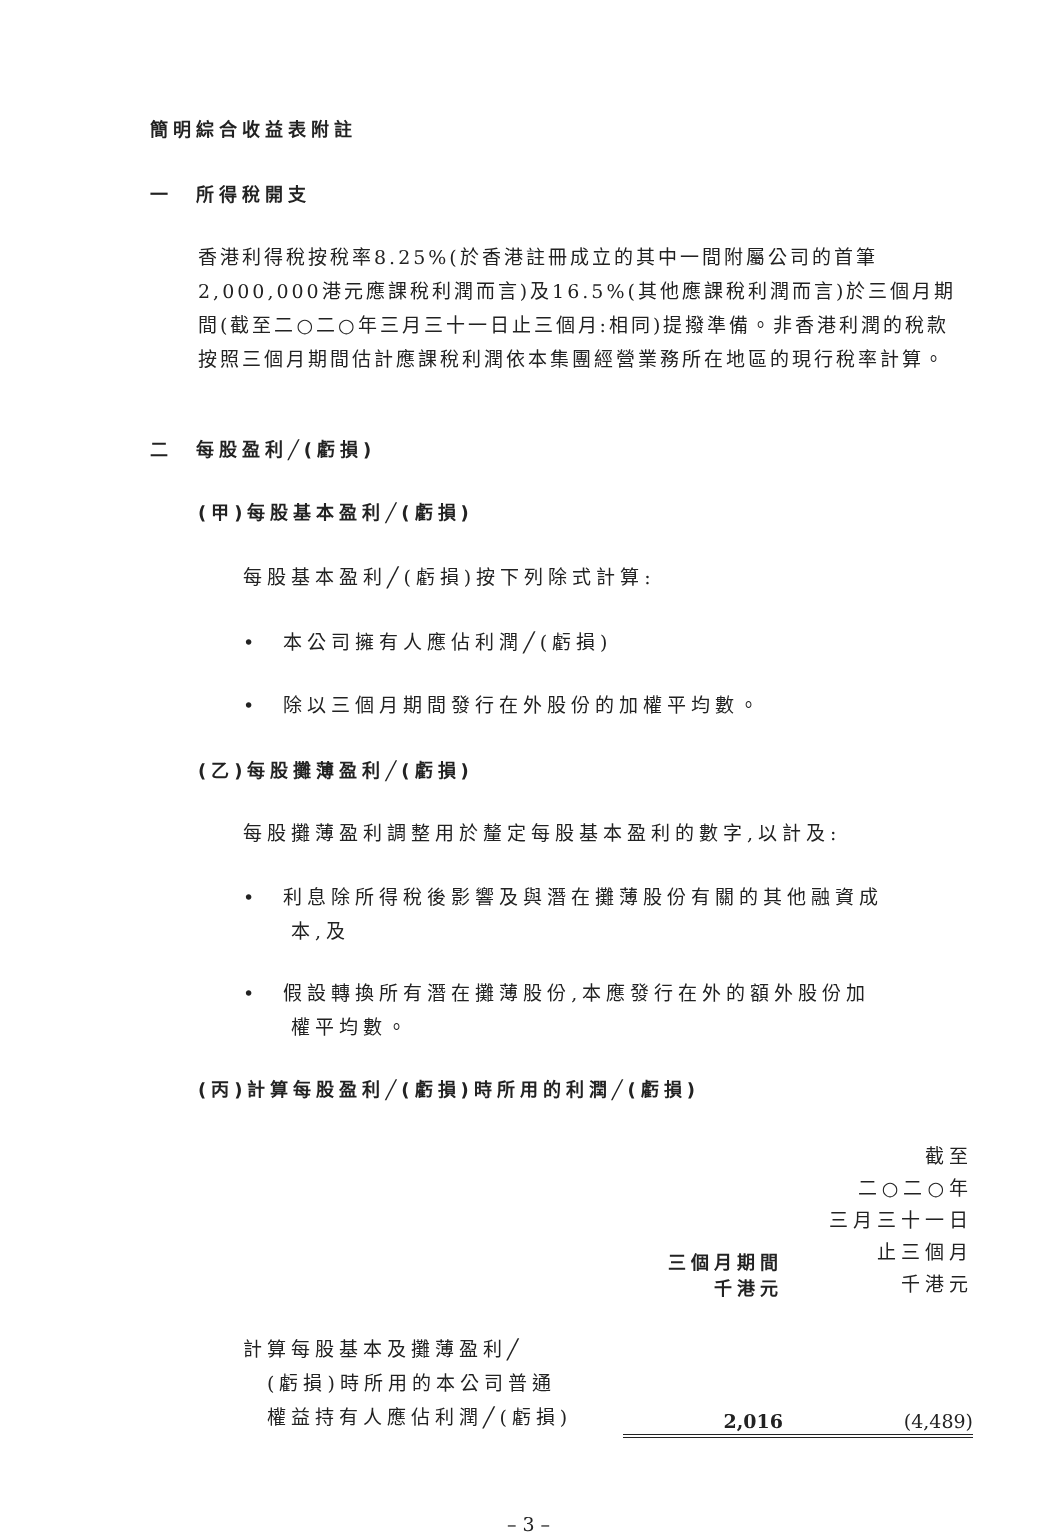簡明綜合收益表附註
一　所得稅開支
香港利得稅按稅率8.25%(於香港註冊成立的其中一間附屬公司的首筆2,000,000港元應課稅利潤而言)及16.5%(其他應課稅利潤而言)於三個月期間(截至二○二○年三月三十一日止三個月:相同)提撥準備。非香港利潤的稅款按照三個月期間估計應課稅利潤依本集團經營業務所在地區的現行稅率計算。
二　每股盈利╱(虧損)
(甲)每股基本盈利╱(虧損)
每股基本盈利╱(虧損)按下列除式計算:
•　本公司擁有人應佔利潤╱(虧損)
•　除以三個月期間發行在外股份的加權平均數。
(乙)每股攤薄盈利╱(虧損)
每股攤薄盈利調整用於釐定每股基本盈利的數字,以計及:
•　利息除所得稅後影響及與潛在攤薄股份有關的其他融資成
　　本,及
•　假設轉換所有潛在攤薄股份,本應發行在外的額外股份加
　　權平均數。
(丙)計算每股盈利╱(虧損)時所用的利潤╱(虧損)
| | 三個月期間 千港元 | 截至 二○二○年 三月三十一日 止三個月 千港元 |
| 計算每股基本及攤薄盈利╱ (虧損)時所用的本公司普通 權益持有人應佔利潤╱(虧損) | 2,016 | (4,489) |
– 3 –